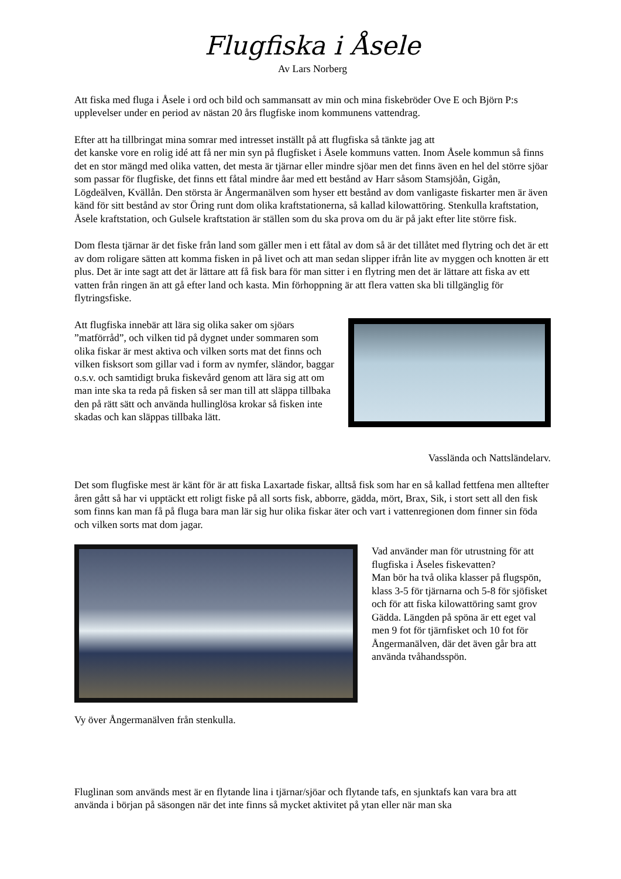Flugfiska i Åsele
Av Lars Norberg
Att fiska med fluga i Åsele i ord och bild och sammansatt av min och mina fiskebröder Ove E och Björn P:s upplevelser under en period av nästan 20 års flugfiske inom kommunens vattendrag.
Efter att ha tillbringat mina somrar med intresset inställt på att flugfiska så tänkte jag att
det kanske vore en rolig idé att få ner min syn på flugfisket i Åsele kommuns vatten. Inom Åsele kommun så finns det en stor mängd med olika vatten, det mesta är tjärnar eller mindre sjöar men det finns även en hel del större sjöar som passar för flugfiske, det finns ett fåtal mindre åar med ett bestånd av Harr såsom Stamsjöån, Gigån, Lögdeälven, Kvällån. Den största är Ångermanälven som hyser ett bestånd av dom vanligaste fiskarter men är även känd för sitt bestånd av stor Öring runt dom olika kraftstationerna, så kallad kilowattöring. Stenkulla kraftstation, Åsele kraftstation, och Gulsele kraftstation är ställen som du ska prova om du är på jakt efter lite större fisk.
Dom flesta tjärnar är det fiske från land som gäller men i ett fåtal av dom så är det tillåtet med flytring och det är ett av dom roligare sätten att komma fisken in på livet och att man sedan slipper ifrån lite av myggen och knotten är ett plus. Det är inte sagt att det är lättare att få fisk bara för man sitter i en flytring men det är lättare att fiska av ett vatten från ringen än att gå efter land och kasta. Min förhoppning är att flera vatten ska bli tillgänglig för flytringsfiske.
Att flugfiska innebär att lära sig olika saker om sjöars ”matförråd”, och vilken tid på dygnet under sommaren som olika fiskar är mest aktiva och vilken sorts mat det finns och vilken fisksort som gillar vad i form av nymfer, sländor, baggar o.s.v. och samtidigt bruka fiskevård genom att lära sig att om man inte ska ta reda på fisken så ser man till att släppa tillbaka den på rätt sätt och använda hullinglösa krokar så fisken inte skadas och kan släppas tillbaka lätt.
Vasslända och Nattsländelarv.
Det som flugfiske mest är känt för är att fiska Laxartade fiskar, alltså fisk som har en så kallad fettfena men alltefter åren gått så har vi upptäckt ett roligt fiske på all sorts fisk, abborre, gädda, mört, Brax, Sik, i stort sett all den fisk som finns kan man få på fluga bara man lär sig hur olika fiskar äter och vart i vattenregionen dom finner sin föda och vilken sorts mat dom jagar.
Vad använder man för utrustning för att flugfiska i Åseles fiskevatten?
Man bör ha två olika klasser på flugspön, klass 3-5 för tjärnarna och 5-8 för sjöfisket och för att fiska kilowattöring samt grov Gädda. Längden på spöna är ett eget val men 9 fot för tjärnfisket och 10 fot för Ångermanälven, där det även går bra att använda tvåhandsspön.
Vy över Ångermanälven från stenkulla.
Fluglinan som används mest är en flytande lina i tjärnar/sjöar och flytande tafs, en sjunktafs kan vara bra att använda i början på säsongen när det inte finns så mycket aktivitet på ytan eller när man ska